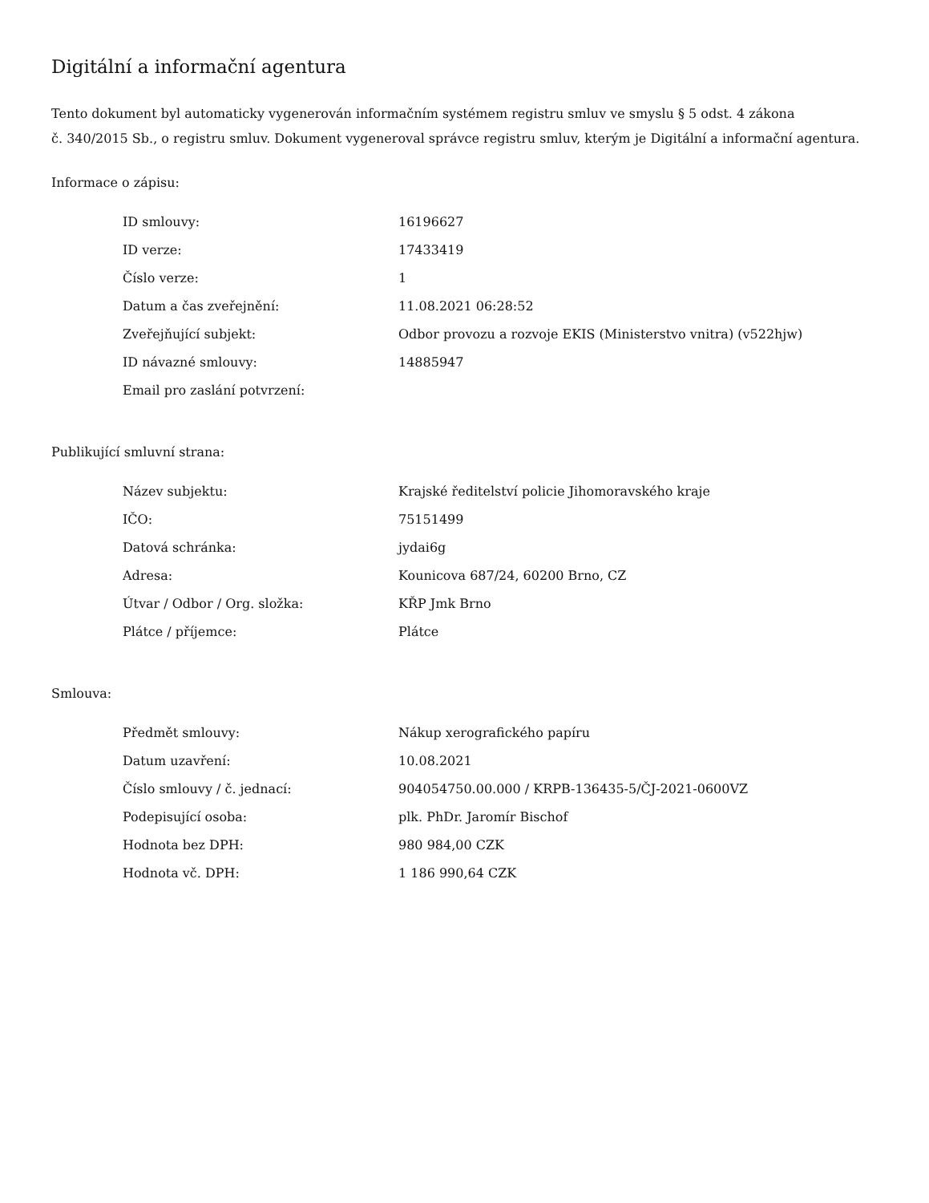Digitální a informační agentura
Tento dokument byl automaticky vygenerován informačním systémem registru smluv ve smyslu § 5 odst. 4 zákona
č. 340/2015 Sb., o registru smluv. Dokument vygeneroval správce registru smluv, kterým je Digitální a informační agentura.
Informace o zápisu:
| ID smlouvy: | 16196627 |
| ID verze: | 17433419 |
| Číslo verze: | 1 |
| Datum a čas zveřejnění: | 11.08.2021 06:28:52 |
| Zveřejňující subjekt: | Odbor provozu a rozvoje EKIS (Ministerstvo vnitra) (v522hjw) |
| ID návazné smlouvy: | 14885947 |
| Email pro zaslání potvrzení: | |
Publikující smluvní strana:
| Název subjektu: | Krajské ředitelství policie Jihomoravského kraje |
| IČO: | 75151499 |
| Datová schránka: | jydai6g |
| Adresa: | Kounicova 687/24, 60200 Brno, CZ |
| Útvar / Odbor / Org. složka: | KŘP Jmk Brno |
| Plátce / příjemce: | Plátce |
Smlouva:
| Předmět smlouvy: | Nákup xerografického papíru |
| Datum uzavření: | 10.08.2021 |
| Číslo smlouvy / č. jednací: | 904054750.00.000 / KRPB-136435-5/ČJ-2021-0600VZ |
| Podepisující osoba: | plk. PhDr. Jaromír Bischof |
| Hodnota bez DPH: | 980 984,00 CZK |
| Hodnota vč. DPH: | 1 186 990,64 CZK |